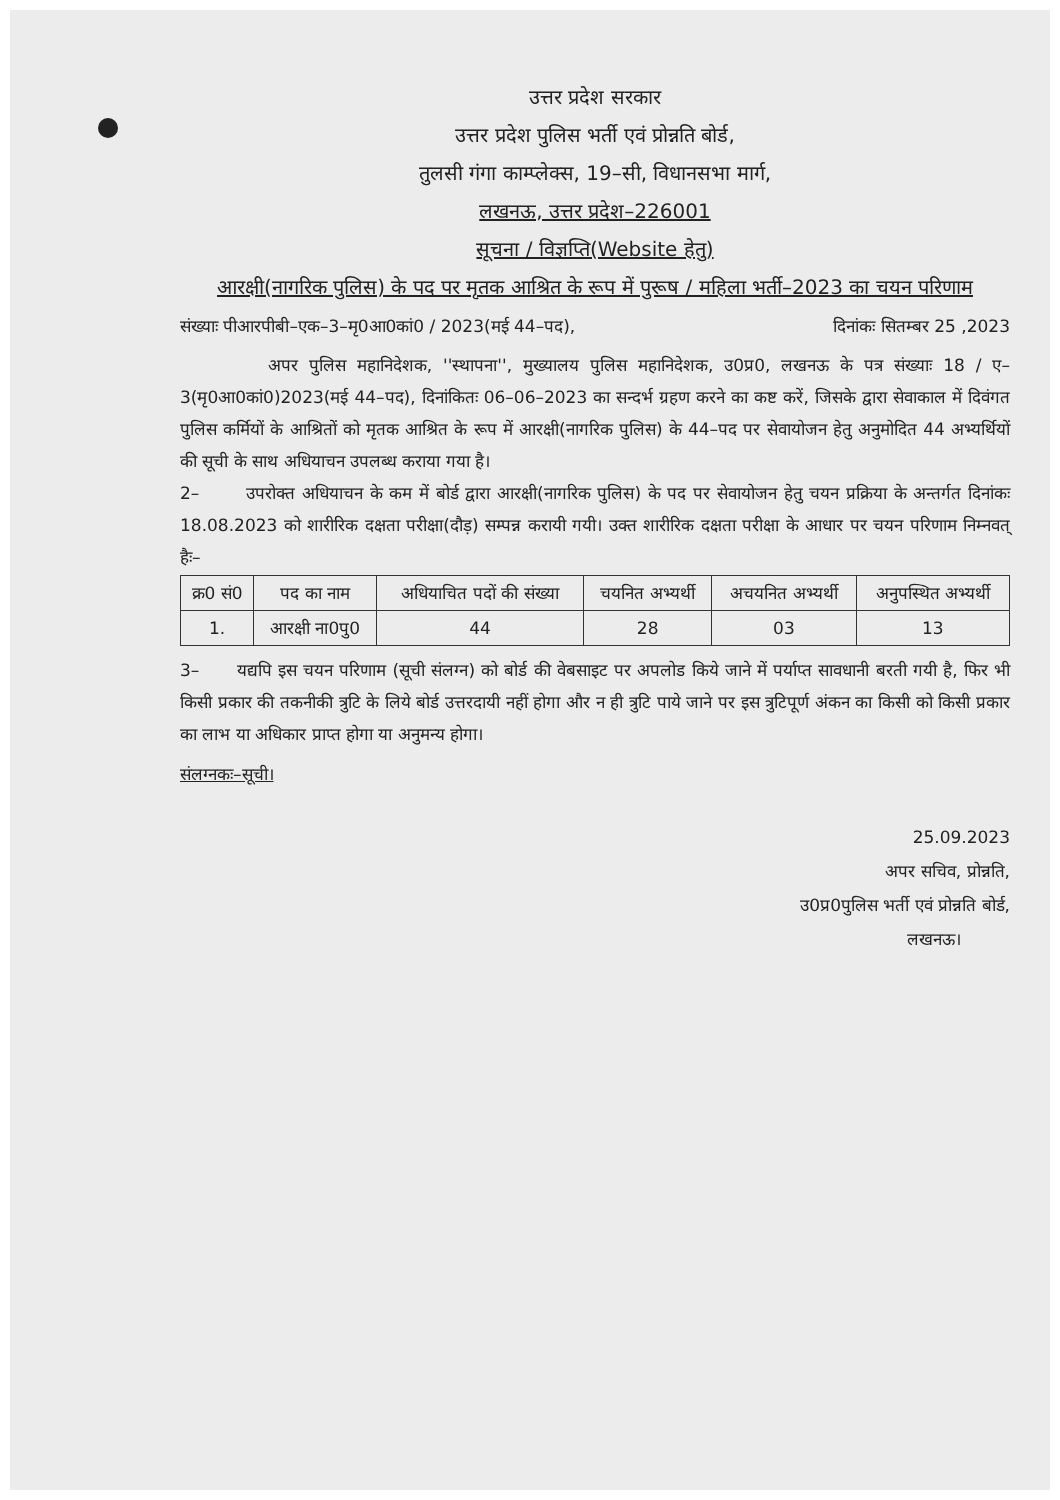उत्तर प्रदेश सरकार
उत्तर प्रदेश पुलिस भर्ती एवं प्रोन्नति बोर्ड,
तुलसी गंगा काम्प्लेक्स, 19–सी, विधानसभा मार्ग,
लखनऊ, उत्तर प्रदेश–226001
सूचना / विज्ञप्ति(Website हेतु)
आरक्षी(नागरिक पुलिस) के पद पर मृतक आश्रित के रूप में पुरूष / महिला भर्ती–2023 का चयन परिणाम
संख्याः पीआरपीबी–एक–3–मृ0आ0कां0 / 2023(मई 44–पद), दिनांकः सितम्बर 25 ,2023
अपर पुलिस महानिदेशक, ''स्थापना'', मुख्यालय पुलिस महानिदेशक, उ0प्र0, लखनऊ के पत्र संख्याः 18 / ए–3(मृ0आ0कां0)2023(मई 44–पद), दिनांकितः 06–06–2023 का सन्दर्भ ग्रहण करने का कष्ट करें, जिसके द्वारा सेवाकाल में दिवंगत पुलिस कर्मियों के आश्रितों को मृतक आश्रित के रूप में आरक्षी(नागरिक पुलिस) के 44–पद पर सेवायोजन हेतु अनुमोदित 44 अभ्यर्थियों की सूची के साथ अधियाचन उपलब्ध कराया गया है।
2– उपरोक्त अधियाचन के कम में बोर्ड द्वारा आरक्षी(नागरिक पुलिस) के पद पर सेवायोजन हेतु चयन प्रक्रिया के अन्तर्गत दिनांकः 18.08.2023 को शारीरिक दक्षता परीक्षा(दौड़) सम्पन्न करायी गयी। उक्त शारीरिक दक्षता परीक्षा के आधार पर चयन परिणाम निम्नवत् हैः–
| क्र0 सं0 | पद का नाम | अधियाचित पदों की संख्या | चयनित अभ्यर्थी | अचयनित अभ्यर्थी | अनुपस्थित अभ्यर्थी |
| --- | --- | --- | --- | --- | --- |
| 1. | आरक्षी ना0पु0 | 44 | 28 | 03 | 13 |
3– यद्यपि इस चयन परिणाम (सूची संलग्न) को बोर्ड की वेबसाइट पर अपलोड किये जाने में पर्याप्त सावधानी बरती गयी है, फिर भी किसी प्रकार की तकनीकी त्रुटि के लिये बोर्ड उत्तरदायी नहीं होगा और न ही त्रुटि पाये जाने पर इस त्रुटिपूर्ण अंकन का किसी को किसी प्रकार का लाभ या अधिकार प्राप्त होगा या अनुमन्य होगा।
संलग्नकः–सूची।
25.09.2023
अपर सचिव, प्रोन्नति,
उ0प्र0पुलिस भर्ती एवं प्रोन्नति बोर्ड,
लखनऊ।